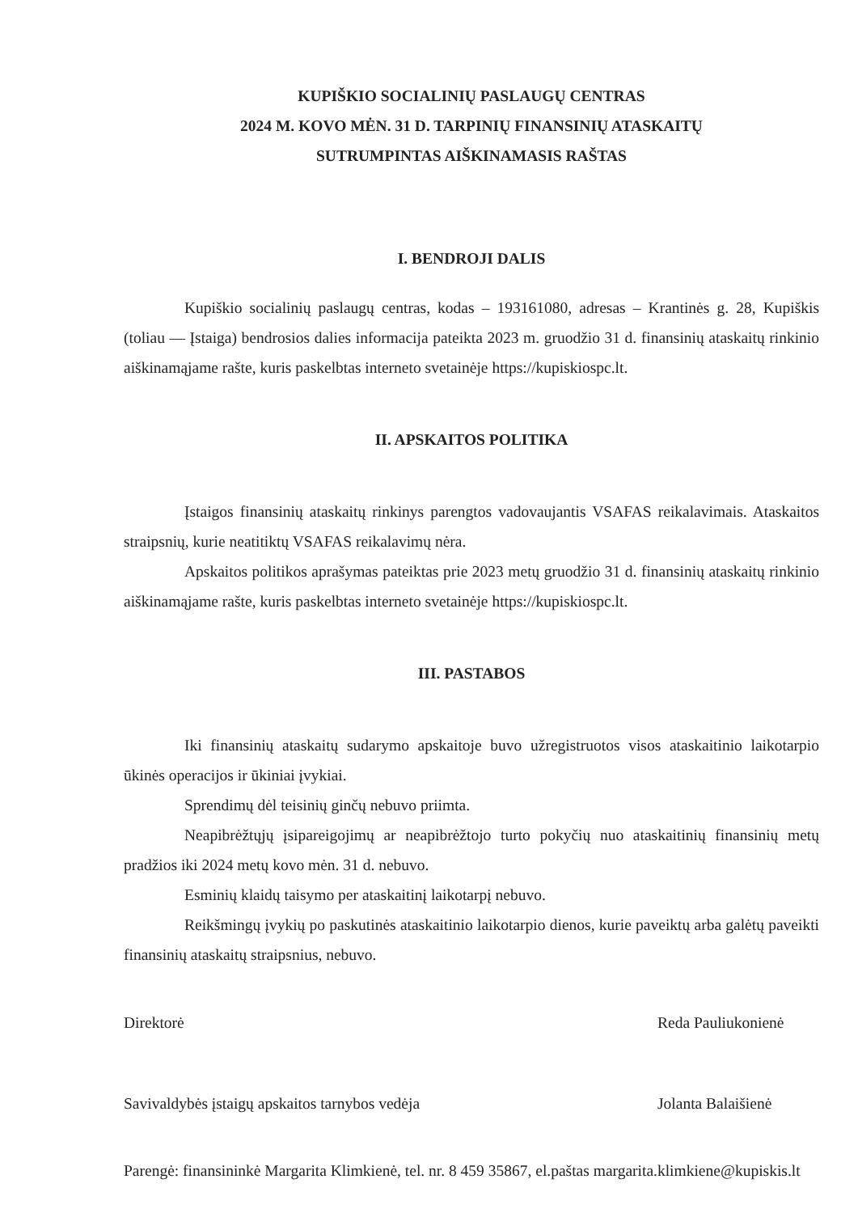KUPIŠKIO SOCIALINIŲ PASLAUGŲ CENTRAS
2024 M. KOVO MĖN. 31 D. TARPINIŲ FINANSINIŲ ATASKAITŲ
SUTRUMPINTAS AIŠKINAMASIS RAŠTAS
I. BENDROJI DALIS
Kupiškio socialinių paslaugų centras, kodas – 193161080, adresas – Krantinės g. 28, Kupiškis (toliau — Įstaiga) bendrosios dalies informacija pateikta 2023 m. gruodžio 31 d. finansinių ataskaitų rinkinio aiškinamąjame rašte, kuris paskelbtas interneto svetainėje https://kupiskiospc.lt.
II. APSKAITOS POLITIKA
Įstaigos finansinių ataskaitų rinkinys parengtos vadovaujantis VSAFAS reikalavimais. Ataskaitos straipsnių, kurie neatitiktų VSAFAS reikalavimų nėra.
Apskaitos politikos aprašymas pateiktas prie 2023 metų gruodžio 31 d. finansinių ataskaitų rinkinio aiškinamąjame rašte, kuris paskelbtas interneto svetainėje https://kupiskiospc.lt.
III. PASTABOS
Iki finansinių ataskaitų sudarymo apskaitoje buvo užregistruotos visos ataskaitinio laikotarpio ūkinės operacijos ir ūkiniai įvykiai.
Sprendimų dėl teisinių ginčų nebuvo priimta.
Neapibrėžtųjų įsipareigojimų ar neapibrėžtojo turto pokyčių nuo ataskaitinių finansinių metų pradžios iki 2024 metų kovo mėn. 31 d. nebuvo.
Esminių klaidų taisymo per ataskaitinį laikotarpį nebuvo.
Reikšmingų įvykių po paskutinės ataskaitinio laikotarpio dienos, kurie paveiktų arba galėtų paveikti finansinių ataskaitų straipsnius, nebuvo.
Direktorė Reda Pauliukonienė
Savivaldybės įstaigų apskaitos tarnybos vedėja Jolanta Balaišienė
Parengė: finansininkė Margarita Klimkienė, tel. nr. 8 459 35867, el.paštas margarita.klimkiene@kupiskis.lt